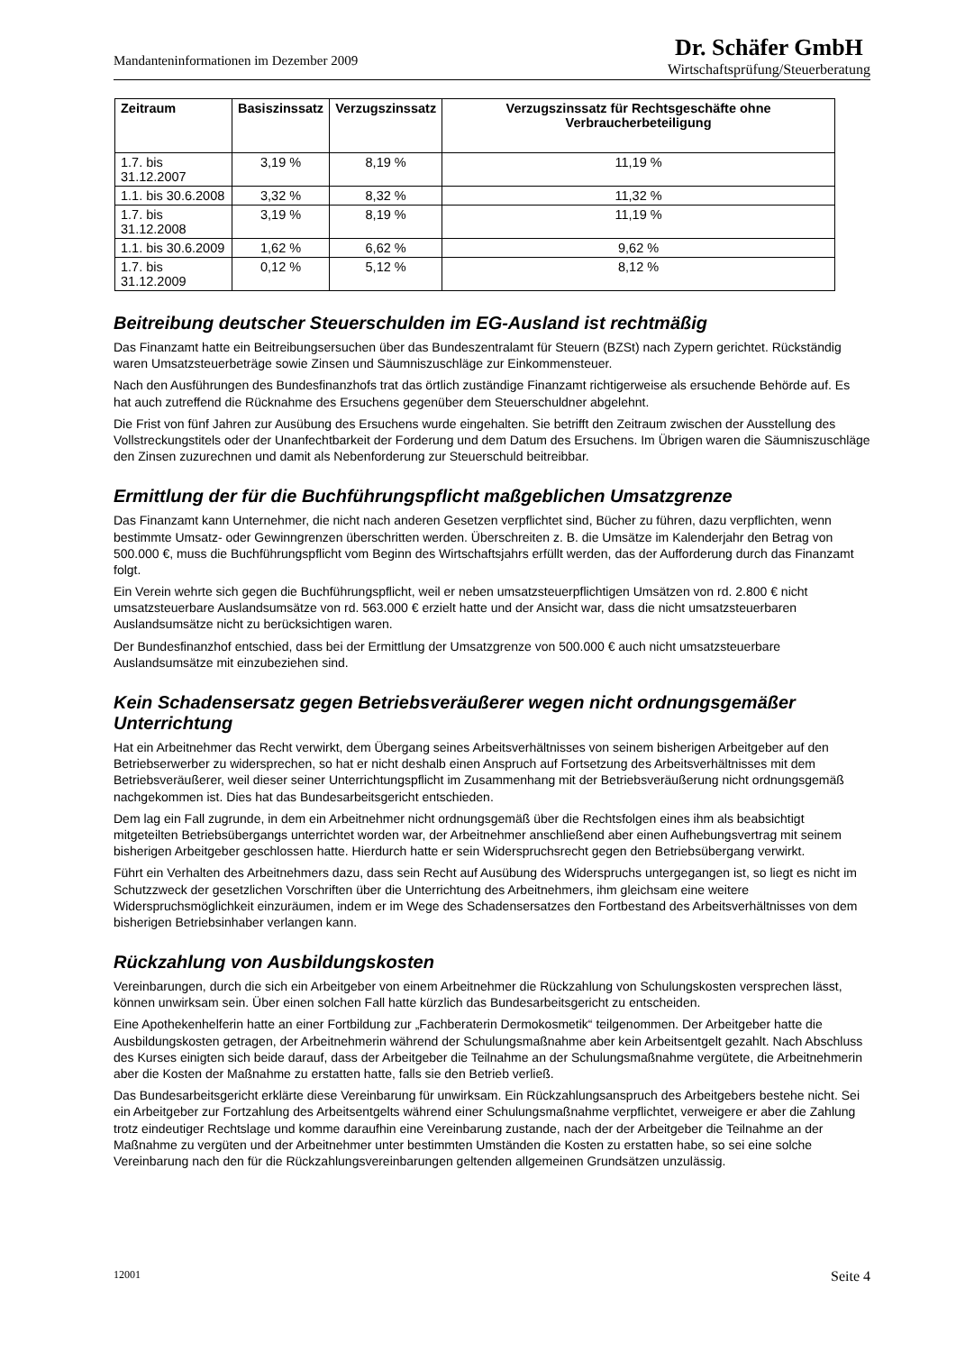Mandanteninformationen im Dezember 2009
Dr. Schäfer GmbH
Wirtschaftsprüfung/Steuerberatung
| Zeitraum | Basiszinssatz | Verzugszinssatz | Verzugszinssatz für Rechtsgeschäfte ohne Verbraucherbeteiligung |
| --- | --- | --- | --- |
| 1.7. bis 31.12.2007 | 3,19 % | 8,19 % | 11,19 % |
| 1.1. bis 30.6.2008 | 3,32 % | 8,32 % | 11,32 % |
| 1.7. bis 31.12.2008 | 3,19 % | 8,19 % | 11,19 % |
| 1.1. bis 30.6.2009 | 1,62 % | 6,62 % | 9,62 % |
| 1.7. bis 31.12.2009 | 0,12 % | 5,12 % | 8,12 % |
Beitreibung deutscher Steuerschulden im EG-Ausland ist rechtmäßig
Das Finanzamt hatte ein Beitreibungsersuchen über das Bundeszentralamt für Steuern (BZSt) nach Zypern gerichtet. Rückständig waren Umsatzsteuerbeträge sowie Zinsen und Säumniszuschläge zur Einkommensteuer.
Nach den Ausführungen des Bundesfinanzhofs trat das örtlich zuständige Finanzamt richtigerweise als ersuchende Behörde auf. Es hat auch zutreffend die Rücknahme des Ersuchens gegenüber dem Steuerschuldner abgelehnt.
Die Frist von fünf Jahren zur Ausübung des Ersuchens wurde eingehalten. Sie betrifft den Zeitraum zwischen der Ausstellung des Vollstreckungstitels oder der Unanfechtbarkeit der Forderung und dem Datum des Ersuchens. Im Übrigen waren die Säumniszuschläge den Zinsen zuzurechnen und damit als Nebenforderung zur Steuerschuld beitreibbar.
Ermittlung der für die Buchführungspflicht maßgeblichen Umsatzgrenze
Das Finanzamt kann Unternehmer, die nicht nach anderen Gesetzen verpflichtet sind, Bücher zu führen, dazu verpflichten, wenn bestimmte Umsatz- oder Gewinngrenzen überschritten werden. Überschreiten z. B. die Umsätze im Kalenderjahr den Betrag von 500.000 €, muss die Buchführungspflicht vom Beginn des Wirtschaftsjahrs erfüllt werden, das der Aufforderung durch das Finanzamt folgt.
Ein Verein wehrte sich gegen die Buchführungspflicht, weil er neben umsatzsteuerpflichtigen Umsätzen von rd. 2.800 € nicht umsatzsteuerbare Auslandsumsätze von rd. 563.000 € erzielt hatte und der Ansicht war, dass die nicht umsatzsteuerbaren Auslandsumsätze nicht zu berücksichtigen waren.
Der Bundesfinanzhof entschied, dass bei der Ermittlung der Umsatzgrenze von 500.000 € auch nicht umsatzsteuerbare Auslandsumsätze mit einzubeziehen sind.
Kein Schadensersatz gegen Betriebsveräußerer wegen nicht ordnungsgemäßer Unterrichtung
Hat ein Arbeitnehmer das Recht verwirkt, dem Übergang seines Arbeitsverhältnisses von seinem bisherigen Arbeitgeber auf den Betriebserwerber zu widersprechen, so hat er nicht deshalb einen Anspruch auf Fortsetzung des Arbeitsverhältnisses mit dem Betriebsveräußerer, weil dieser seiner Unterrichtungspflicht im Zusammenhang mit der Betriebsveräußerung nicht ordnungsgemäß nachgekommen ist. Dies hat das Bundesarbeitsgericht entschieden.
Dem lag ein Fall zugrunde, in dem ein Arbeitnehmer nicht ordnungsgemäß über die Rechtsfolgen eines ihm als beabsichtigt mitgeteilten Betriebsübergangs unterrichtet worden war, der Arbeitnehmer anschließend aber einen Aufhebungsvertrag mit seinem bisherigen Arbeitgeber geschlossen hatte. Hierdurch hatte er sein Widerspruchsrecht gegen den Betriebsübergang verwirkt.
Führt ein Verhalten des Arbeitnehmers dazu, dass sein Recht auf Ausübung des Widerspruchs untergegangen ist, so liegt es nicht im Schutzzweck der gesetzlichen Vorschriften über die Unterrichtung des Arbeitnehmers, ihm gleichsam eine weitere Widerspruchsmöglichkeit einzuräumen, indem er im Wege des Schadensersatzes den Fortbestand des Arbeitsverhältnisses von dem bisherigen Betriebsinhaber verlangen kann.
Rückzahlung von Ausbildungskosten
Vereinbarungen, durch die sich ein Arbeitgeber von einem Arbeitnehmer die Rückzahlung von Schulungskosten versprechen lässt, können unwirksam sein. Über einen solchen Fall hatte kürzlich das Bundesarbeitsgericht zu entscheiden.
Eine Apothekenhelferin hatte an einer Fortbildung zur „Fachberaterin Dermokosmetik“ teilgenommen. Der Arbeitgeber hatte die Ausbildungskosten getragen, der Arbeitnehmerin während der Schulungsmaßnahme aber kein Arbeitsentgelt gezahlt. Nach Abschluss des Kurses einigten sich beide darauf, dass der Arbeitgeber die Teilnahme an der Schulungsmaßnahme vergütete, die Arbeitnehmerin aber die Kosten der Maßnahme zu erstatten hatte, falls sie den Betrieb verließ.
Das Bundesarbeitsgericht erklärte diese Vereinbarung für unwirksam. Ein Rückzahlungsanspruch des Arbeitgebers bestehe nicht. Sei ein Arbeitgeber zur Fortzahlung des Arbeitsentgelts während einer Schulungsmaßnahme verpflichtet, verweigere er aber die Zahlung trotz eindeutiger Rechtslage und komme daraufhin eine Vereinbarung zustande, nach der der Arbeitgeber die Teilnahme an der Maßnahme zu vergüten und der Arbeitnehmer unter bestimmten Umständen die Kosten zu erstatten habe, so sei eine solche Vereinbarung nach den für die Rückzahlungsvereinbarungen geltenden allgemeinen Grundsätzen unzulässig.
12001 Seite 4